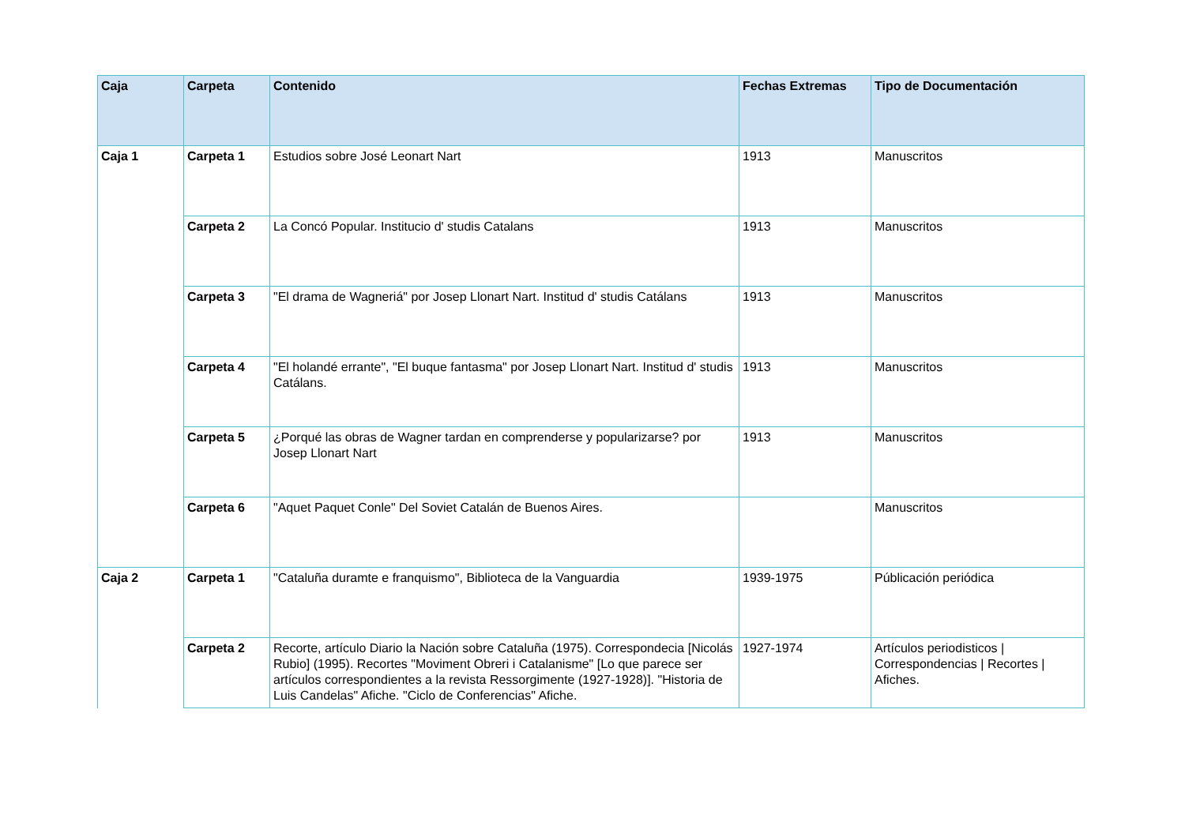| Caja | Carpeta | Contenido | Fechas Extremas | Tipo de Documentación |
| --- | --- | --- | --- | --- |
| Caja 1 | Carpeta 1 | Estudios sobre José Leonart Nart | 1913 | Manuscritos |
| | Carpeta 2 | La Concó Popular. Institucio d' studis Catalans | 1913 | Manuscritos |
| | Carpeta 3 | "El drama de Wagneriá" por Josep Llonart Nart. Institud d' studis Catálans | 1913 | Manuscritos |
| | Carpeta 4 | "El holandé errante", "El buque fantasma" por Josep Llonart Nart. Institud d' studis Catálans. | 1913 | Manuscritos |
| | Carpeta 5 | ¿Porqué las obras de Wagner tardan en comprenderse y popularizarse? por Josep Llonart Nart | 1913 | Manuscritos |
| | Carpeta 6 | "Aquet Paquet Conle" Del Soviet Catalán de Buenos Aires. | | Manuscritos |
| Caja 2 | Carpeta 1 | "Cataluña duramte e franquismo", Biblioteca de la Vanguardia | 1939-1975 | Públicación periódica |
| | Carpeta 2 | Recorte, artículo Diario la Nación sobre Cataluña (1975). Correspondecia [Nicolás Rubio] (1995). Recortes "Moviment Obreri i Catalanisme" [Lo que parece ser artículos correspondientes a la revista Ressorgimente (1927-1928)]. "Historia de Luis Candelas" Afiche. "Ciclo de Conferencias" Afiche. | 1927-1974 | Artículos periodisticos / Correspondencias / Recortes / Afiches. |